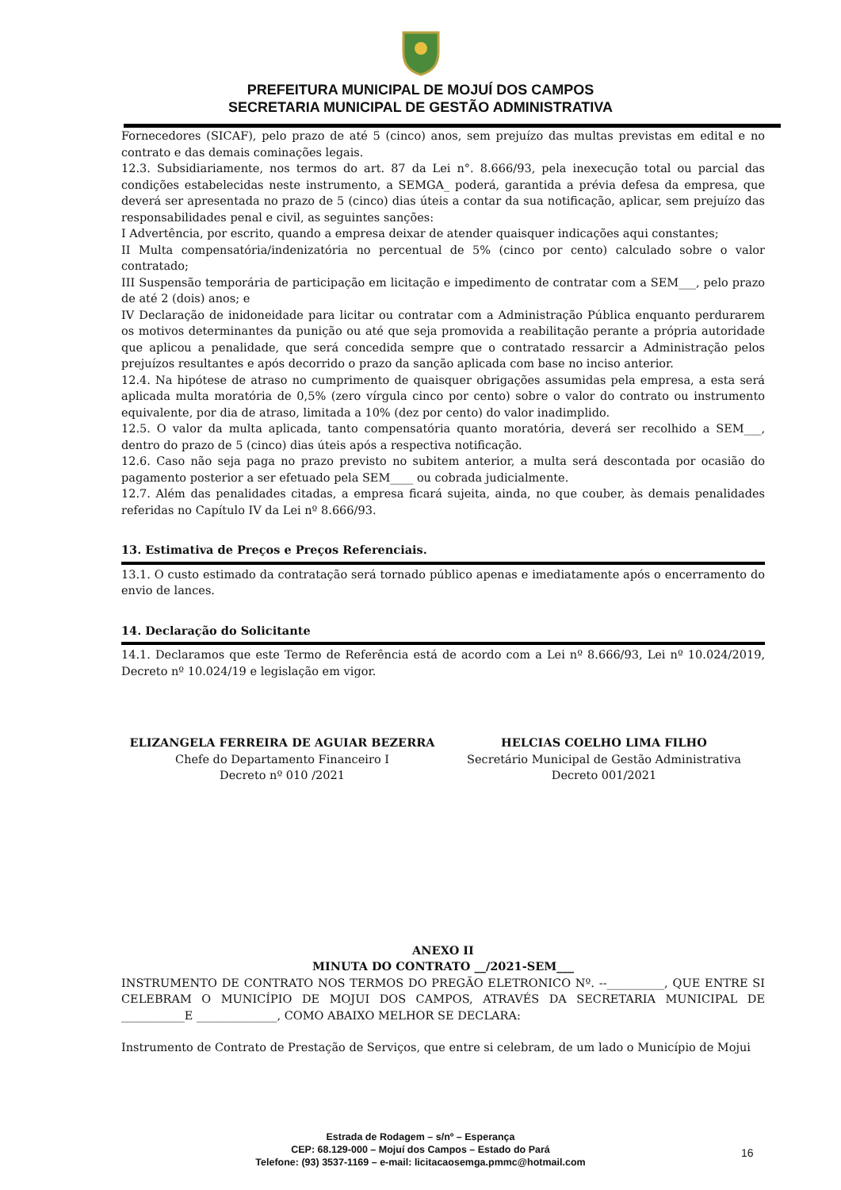PREFEITURA MUNICIPAL DE MOJUÍ DOS CAMPOS
SECRETARIA MUNICIPAL DE GESTÃO ADMINISTRATIVA
Fornecedores (SICAF), pelo prazo de até 5 (cinco) anos, sem prejuízo das multas previstas em edital e no contrato e das demais cominações legais.
12.3. Subsidiariamente, nos termos do art. 87 da Lei n°. 8.666/93, pela inexecução total ou parcial das condições estabelecidas neste instrumento, a SEMGA_ poderá, garantida a prévia defesa da empresa, que deverá ser apresentada no prazo de 5 (cinco) dias úteis a contar da sua notificação, aplicar, sem prejuízo das responsabilidades penal e civil, as seguintes sanções:
I Advertência, por escrito, quando a empresa deixar de atender quaisquer indicações aqui constantes;
II Multa compensatória/indenizatória no percentual de 5% (cinco por cento) calculado sobre o valor contratado;
III Suspensão temporária de participação em licitação e impedimento de contratar com a SEM___, pelo prazo de até 2 (dois) anos; e
IV Declaração de inidoneidade para licitar ou contratar com a Administração Pública enquanto perdurarem os motivos determinantes da punição ou até que seja promovida a reabilitação perante a própria autoridade que aplicou a penalidade, que será concedida sempre que o contratado ressarcir a Administração pelos prejuízos resultantes e após decorrido o prazo da sanção aplicada com base no inciso anterior.
12.4. Na hipótese de atraso no cumprimento de quaisquer obrigações assumidas pela empresa, a esta será aplicada multa moratória de 0,5% (zero vírgula cinco por cento) sobre o valor do contrato ou instrumento equivalente, por dia de atraso, limitada a 10% (dez por cento) do valor inadimplido.
12.5. O valor da multa aplicada, tanto compensatória quanto moratória, deverá ser recolhido a SEM___, dentro do prazo de 5 (cinco) dias úteis após a respectiva notificação.
12.6. Caso não seja paga no prazo previsto no subitem anterior, a multa será descontada por ocasião do pagamento posterior a ser efetuado pela SEM____ ou cobrada judicialmente.
12.7. Além das penalidades citadas, a empresa ficará sujeita, ainda, no que couber, às demais penalidades referidas no Capítulo IV da Lei nº 8.666/93.
13. Estimativa de Preços e Preços Referenciais.
13.1. O custo estimado da contratação será tornado público apenas e imediatamente após o encerramento do envio de lances.
14. Declaração do Solicitante
14.1. Declaramos que este Termo de Referência está de acordo com a Lei nº 8.666/93, Lei nº 10.024/2019, Decreto nº 10.024/19 e legislação em vigor.
ELIZANGELA FERREIRA DE AGUIAR BEZERRA
Chefe do Departamento Financeiro I
Decreto nº 010 /2021
HELCIAS COELHO LIMA FILHO
Secretário Municipal de Gestão Administrativa
Decreto 001/2021
ANEXO II
MINUTA DO CONTRATO __/2021-SEM___
INSTRUMENTO DE CONTRATO NOS TERMOS DO PREGÃO ELETRONICO Nº. --__________, QUE ENTRE SI CELEBRAM O MUNICÍPIO DE MOJUI DOS CAMPOS, ATRAVÉS DA SECRETARIA MUNICIPAL DE ___________E ______________, COMO ABAIXO MELHOR SE DECLARA:
Instrumento de Contrato de Prestação de Serviços, que entre si celebram, de um lado o Município de Mojui
Estrada de Rodagem – s/nº – Esperança
CEP: 68.129-000 – Mojuí dos Campos – Estado do Pará
Telefone: (93) 3537-1169 – e-mail: licitacaosemga.pmmc@hotmail.com
16